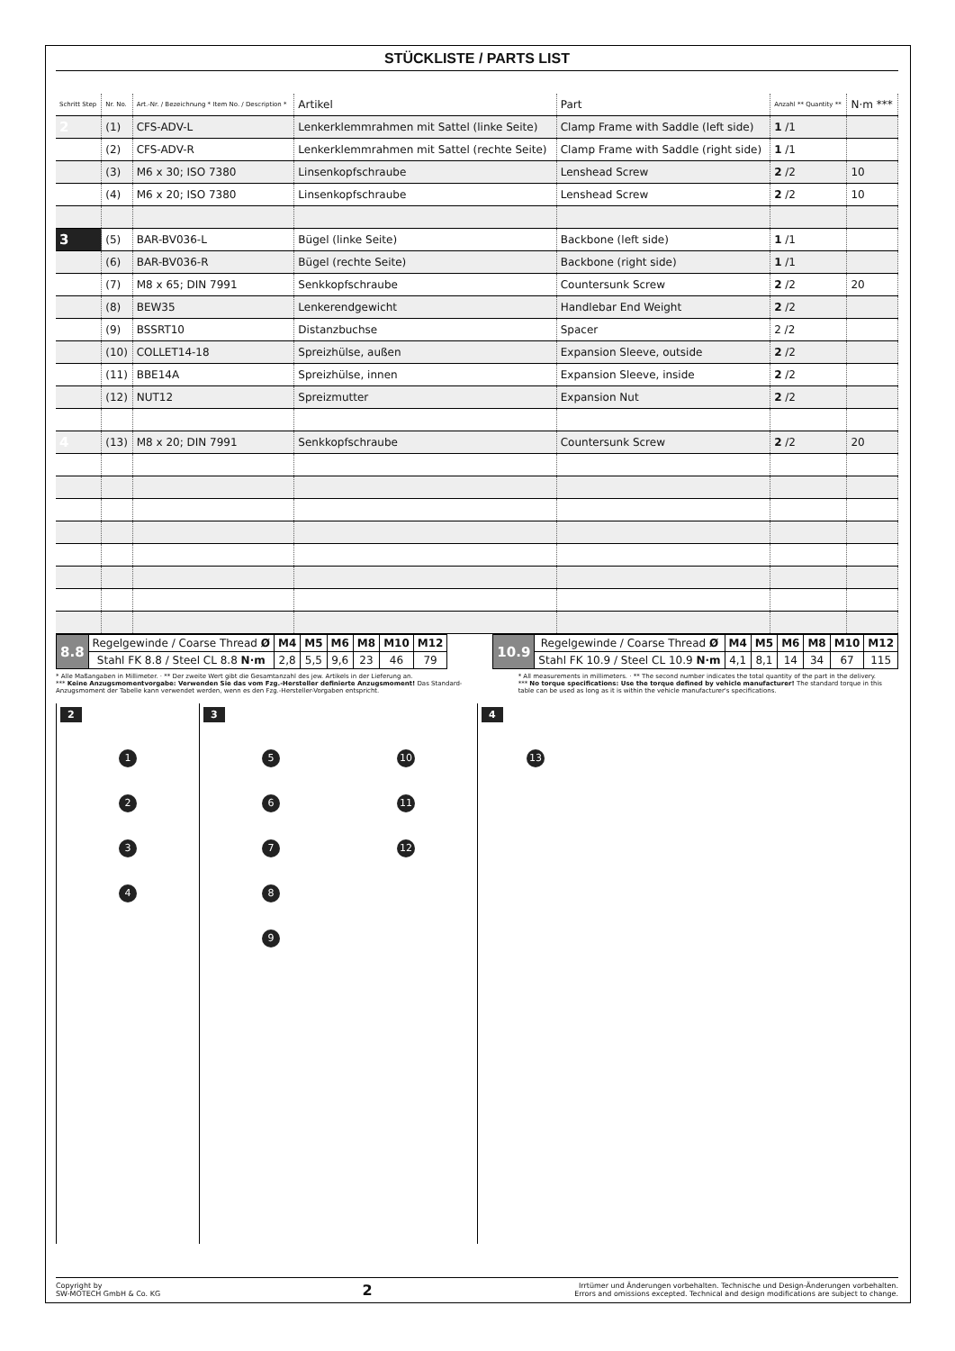STÜCKLISTE / PARTS LIST
| Schritt Step | Nr. No. | Art.-Nr. / Bezeichnung * Item No. / Description * | Artikel | Part | Anzahl ** Quantity ** | N·m *** |
| --- | --- | --- | --- | --- | --- | --- |
| 2 | (1) | CFS-ADV-L | Lenkerklemmrahmen mit Sattel (linke Seite) | Clamp Frame with Saddle (left side) | 1 /1 | |
| | (2) | CFS-ADV-R | Lenkerklemmrahmen mit Sattel (rechte Seite) | Clamp Frame with Saddle (right side) | 1 /1 | |
| | (3) | M6 x 30; ISO 7380 | Linsenkopfschraube | Lenshead Screw | 2 /2 | 10 |
| | (4) | M6 x 20; ISO 7380 | Linsenkopfschraube | Lenshead Screw | 2 /2 | 10 |
| 3 | (5) | BAR-BV036-L | Bügel (linke Seite) | Backbone (left side) | 1 /1 | |
| | (6) | BAR-BV036-R | Bügel (rechte Seite) | Backbone (right side) | 1 /1 | |
| | (7) | M8 x 65; DIN 7991 | Senkkopfschraube | Countersunk Screw | 2 /2 | 20 |
| | (8) | BEW35 | Lenkerendgewicht | Handlebar End Weight | 2 /2 | |
| | (9) | BSSRT10 | Distanzbuchse | Spacer | 2 /2 | |
| | (10) | COLLET14-18 | Spreizhülse, außen | Expansion Sleeve, outside | 2 /2 | |
| | (11) | BBE14A | Spreizhülse, innen | Expansion Sleeve, inside | 2 /2 | |
| | (12) | NUT12 | Spreizmutter | Expansion Nut | 2 /2 | |
| 4 | (13) | M8 x 20; DIN 7991 | Senkkopfschraube | Countersunk Screw | 2 /2 | 20 |
| 8.8 | Regelgewinde / Coarse Thread Ø | M4 | M5 | M6 | M8 | M10 | M12 |
| | Stahl FK 8.8 / Steel CL 8.8 N·m | 2,8 | 5,5 | 9,6 | 23 | 46 | 79 |
| 10.9 | Regelgewinde / Coarse Thread Ø | M4 | M5 | M6 | M8 | M10 | M12 |
| | Stahl FK 10.9 / Steel CL 10.9 N·m | 4,1 | 8,1 | 14 | 34 | 67 | 115 |
* Alle Maßangaben in Millimeter. · ** Der zweite Wert gibt die Gesamtanzahl des jew. Artikels in der Lieferung an.
*** Keine Anzugsmomentvorgabe: Verwenden Sie das vom Fzg.-Hersteller definierte Anzugsmoment! Das Standard-Anzugsmoment der Tabelle kann verwendet werden, wenn es den Fzg.-Hersteller-Vorgaben entspricht.
* All measurements in millimeters. · ** The second number indicates the total quantity of the part in the delivery.
*** No torque specifications: Use the torque defined by vehicle manufacturer! The standard torque in this table can be used as long as it is within the vehicle manufacturer's specifications.
2
1234
3
56789 10
11
12
4
13
Copyright by
SW-MOTECH GmbH & Co. KG
2
Irrtümer und Änderungen vorbehalten. Technische und Design-Änderungen vorbehalten.
Errors and omissions excepted. Technical and design modifications are subject to change.